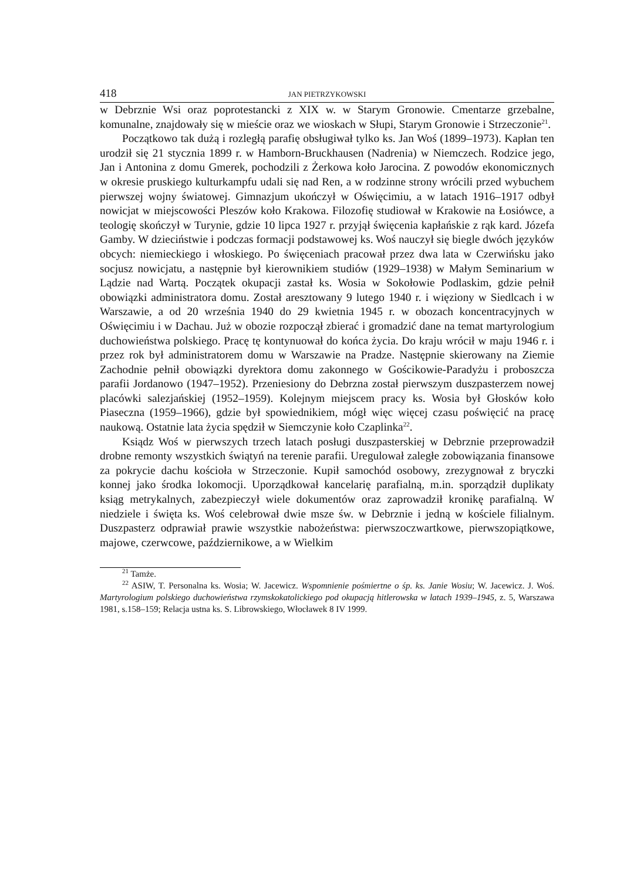418 JAN PIETRZYKOWSKI
w Debrznie Wsi oraz poprotestancki z XIX w. w Starym Gronowie. Cmentarze grzebalne, komunalne, znajdowały się w mieście oraz we wioskach w Słupi, Starym Gronowie i Strzeczonie<sup>21</sup>.
Początkowo tak dużą i rozległą parafię obsługiwał tylko ks. Jan Woś (1899–1973). Kapłan ten urodził się 21 stycznia 1899 r. w Hamborn-Bruckhausen (Nadrenia) w Niemczech. Rodzice jego, Jan i Antonina z domu Gmerek, pochodzili z Żerkowa koło Jarocina. Z powodów ekonomicznych w okresie pruskiego kulturkampfu udali się nad Ren, a w rodzinne strony wrócili przed wybuchem pierwszej wojny światowej. Gimnazjum ukończył w Oświęcimiu, a w latach 1916–1917 odbył nowicjat w miejscowości Pleszów koło Krakowa. Filozofię studiował w Krakowie na Łosiówce, a teologię skończył w Turynie, gdzie 10 lipca 1927 r. przyjął święcenia kapłańskie z rąk kard. Józefa Gamby. W dzieciństwie i podczas formacji podstawowej ks. Woś nauczył się biegle dwóch języków obcych: niemieckiego i włoskiego. Po święceniach pracował przez dwa lata w Czerwińsku jako socjusz nowicjatu, a następnie był kierownikiem studiów (1929–1938) w Małym Seminarium w Lądzie nad Wartą. Początek okupacji zastał ks. Wosia w Sokołowie Podlaskim, gdzie pełnił obowiązki administratora domu. Został aresztowany 9 lutego 1940 r. i więziony w Siedlcach i w Warszawie, a od 20 września 1940 do 29 kwietnia 1945 r. w obozach koncentracyjnych w Oświęcimiu i w Dachau. Już w obozie rozpoczął zbierać i gromadzić dane na temat martyrologium duchowieństwa polskiego. Pracę tę kontynuował do końca życia. Do kraju wrócił w maju 1946 r. i przez rok był administratorem domu w Warszawie na Pradze. Następnie skierowany na Ziemie Zachodnie pełnił obowiązki dyrektora domu zakonnego w Gościkowie-Paradyżu i proboszcza parafii Jordanowo (1947–1952). Przeniesiony do Debrzna został pierwszym duszpasterzem nowej placówki salezjańskiej (1952–1959). Kolejnym miejscem pracy ks. Wosia był Głosków koło Piaseczna (1959–1966), gdzie był spowiednikiem, mógł więc więcej czasu poświęcić na pracę naukową. Ostatnie lata życia spędził w Siemczynie koło Czaplinka<sup>22</sup>.
Ksiądz Woś w pierwszych trzech latach posługi duszpasterskiej w Debrznie przeprowadził drobne remonty wszystkich świątyń na terenie parafii. Uregulował zaległe zobowiązania finansowe za pokrycie dachu kościoła w Strzeczonie. Kupił samochód osobowy, zrezygnował z bryczki konnej jako środka lokomocji. Uporządkował kancelarię parafialną, m.in. sporządził duplikaty ksiąg metrykalnych, zabezpieczył wiele dokumentów oraz zaprowadził kronikę parafialną. W niedziele i święta ks. Woś celebrował dwie msze św. w Debrznie i jedną w kościele filialnym. Duszpasterz odprawiał prawie wszystkie nabożeństwa: pierwszoczwartkowe, pierwszopiątkowe, majowe, czerwcowe, październikowe, a w Wielkim
<sup>21</sup> Tamże.
<sup>22</sup> ASIW, T. Personalna ks. Wosia; W. Jacewicz. Wspomnienie pośmiertne o śp. ks. Janie Wosiu; W. Jacewicz. J. Woś. Martyrologium polskiego duchowieństwa rzymskokatolickiego pod okupacją hitlerowska w latach 1939–1945, z. 5, Warszawa 1981, s.158–159; Relacja ustna ks. S. Librowskiego, Włocławek 8 IV 1999.